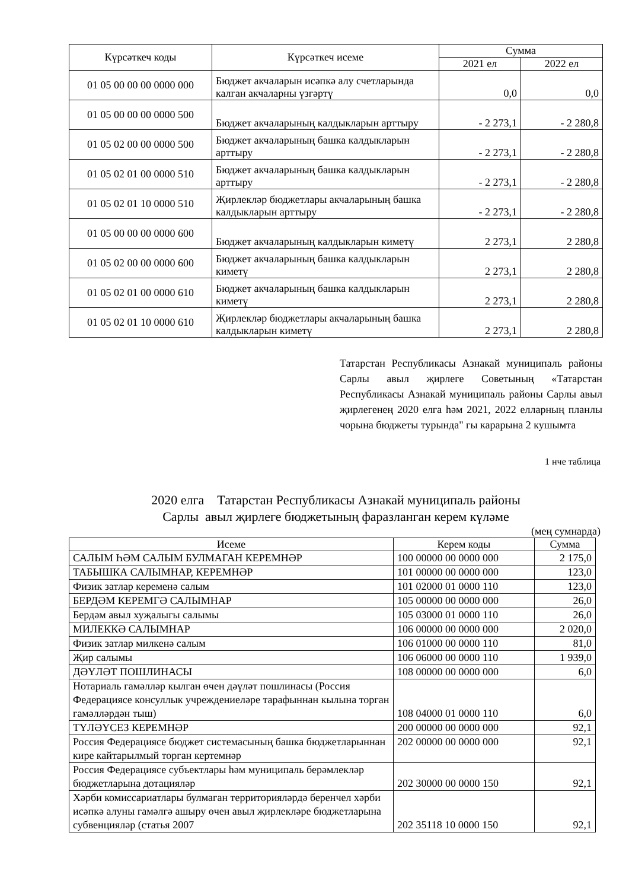| Күрсәткеч коды | Күрсәткеч исеме | Сумма | |
| --- | --- | --- | --- |
| | | 2021 ел | 2022 ел |
| 01 05 00 00 00 0000 000 | Бюджет акчаларын исәпкә алу счетларында калган акчаларны үзгәртү | 0,0 | 0,0 |
| 01 05 00 00 00 0000 500 | Бюджет акчаларының калдыкларын арттыру | - 2 273,1 | - 2 280,8 |
| 01 05 02 00 00 0000 500 | Бюджет акчаларының башка калдыкларын арттыру | - 2 273,1 | - 2 280,8 |
| 01 05 02 01 00 0000 510 | Бюджет акчаларының башка калдыкларын арттыру | - 2 273,1 | - 2 280,8 |
| 01 05 02 01 10 0000 510 | Җирлекләр бюджетлары акчаларының башка калдыкларын арттыру | - 2 273,1 | - 2 280,8 |
| 01 05 00 00 00 0000 600 | Бюджет акчаларының калдыкларын киметү | 2 273,1 | 2 280,8 |
| 01 05 02 00 00 0000 600 | Бюджет акчаларының башка калдыкларын киметү | 2 273,1 | 2 280,8 |
| 01 05 02 01 00 0000 610 | Бюджет акчаларының башка калдыкларын киметү | 2 273,1 | 2 280,8 |
| 01 05 02 01 10 0000 610 | Җирлекләр бюджетлары акчаларының башка калдыкларын киметү | 2 273,1 | 2 280,8 |
Татарстан Республикасы Азнакай муниципаль районы Сарлы авыл җирлеге Советының «Татарстан Республикасы Азнакай муниципаль районы Сарлы авыл җирлегенең 2020 елга һәм 2021, 2022 елларның планлы чорына бюджеты турында" гы карарына 2 кушымта
1 нче таблица
2020 елга Татарстан Республикасы Азнакай муниципаль районы
Сарлы авыл җирлеге бюджетының фаразланган керем күләме
(мең сумнарда)
| Исеме | Керем коды | Сумма |
| --- | --- | --- |
| САЛЫМ ҺӘМ САЛЫМ БУЛМАГАН КЕРЕМНӘР | 100 00000 00 0000 000 | 2 175,0 |
| ТАБЫШКА САЛЫМНАР, КЕРЕМНӘР | 101 00000 00 0000 000 | 123,0 |
| Физик затлар кеременә салым | 101 02000 01 0000 110 | 123,0 |
| БЕРДӘМ КЕРЕМГӘ САЛЫМНАР | 105 00000 00 0000 000 | 26,0 |
| Бердәм авыл хуҗалыгы салымы | 105 03000 01 0000 110 | 26,0 |
| МИЛЕККӘ САЛЫМНАР | 106 00000 00 0000 000 | 2 020,0 |
| Физик затлар милкенә салым | 106 01000 00 0000 110 | 81,0 |
| Җир салымы | 106 06000 00 0000 110 | 1 939,0 |
| ДӘҮЛӘТ ПОШЛИНАСЫ | 108 00000 00 0000 000 | 6,0 |
| Нотариаль гамәлләр кылган өчен дәүләт пошлинасы (Россия Федерациясе консуллык учреждениеләре тарафыннан кылына торган гамәлләрдән тыш) | 108 04000 01 0000 110 | 6,0 |
| ТҮЛӘҮСЕЗ КЕРЕМНӘР | 200 00000 00 0000 000 | 92,1 |
| Россия Федерациясе бюджет системасының башка бюджетларыннан кире кайтарылмый торган кертемнәр | 202 00000 00 0000 000 | 92,1 |
| Россия Федерациясе субъектлары һәм муниципаль берәмлекләр бюджетларына дотацияләр | 202 30000 00 0000 150 | 92,1 |
| Хәрби комиссариатлары булмаган территорияләрдә беренчел хәрби исәпкә алуны гамәлгә ашыру өчен авыл җирлекләре бюджетларына субвенцияләр (статья 2007 | 202 35118 10 0000 150 | 92,1 |